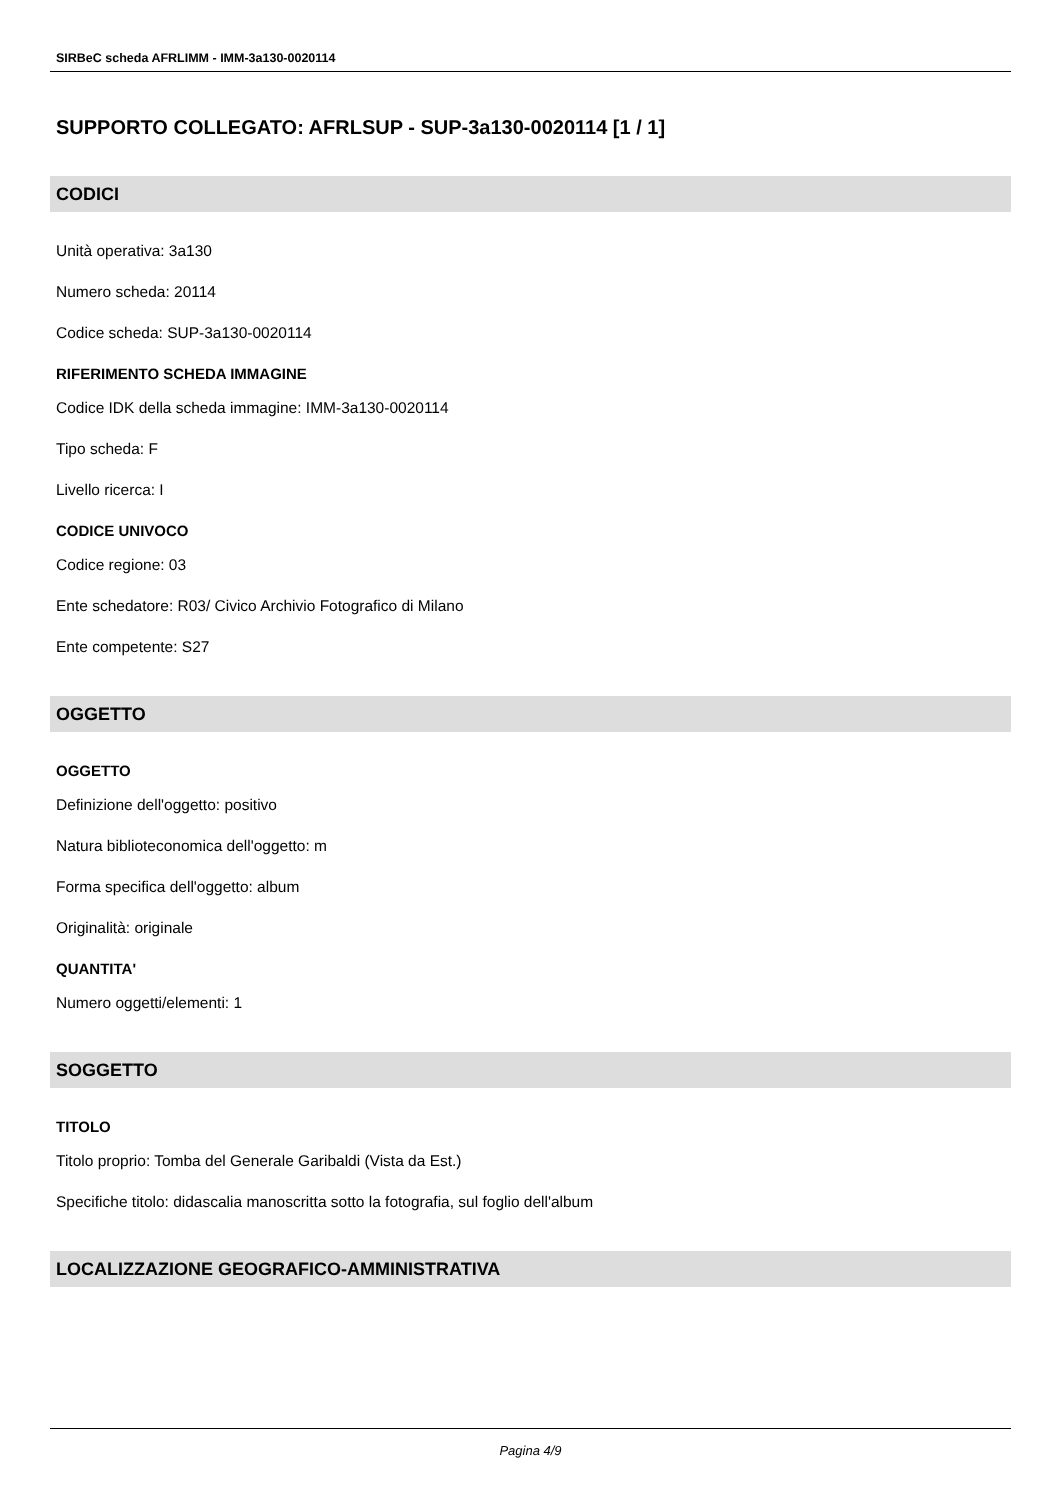SIRBeC scheda AFRLIMM - IMM-3a130-0020114
SUPPORTO COLLEGATO: AFRLSUP - SUP-3a130-0020114 [1 / 1]
CODICI
Unità operativa: 3a130
Numero scheda: 20114
Codice scheda: SUP-3a130-0020114
RIFERIMENTO SCHEDA IMMAGINE
Codice IDK della scheda immagine: IMM-3a130-0020114
Tipo scheda: F
Livello ricerca: I
CODICE UNIVOCO
Codice regione: 03
Ente schedatore: R03/ Civico Archivio Fotografico di Milano
Ente competente: S27
OGGETTO
OGGETTO
Definizione dell'oggetto: positivo
Natura biblioteconomica dell'oggetto: m
Forma specifica dell'oggetto: album
Originalità: originale
QUANTITA'
Numero oggetti/elementi: 1
SOGGETTO
TITOLO
Titolo proprio: Tomba del Generale Garibaldi (Vista da Est.)
Specifiche titolo: didascalia manoscritta sotto la fotografia, sul foglio dell'album
LOCALIZZAZIONE GEOGRAFICO-AMMINISTRATIVA
Pagina 4/9